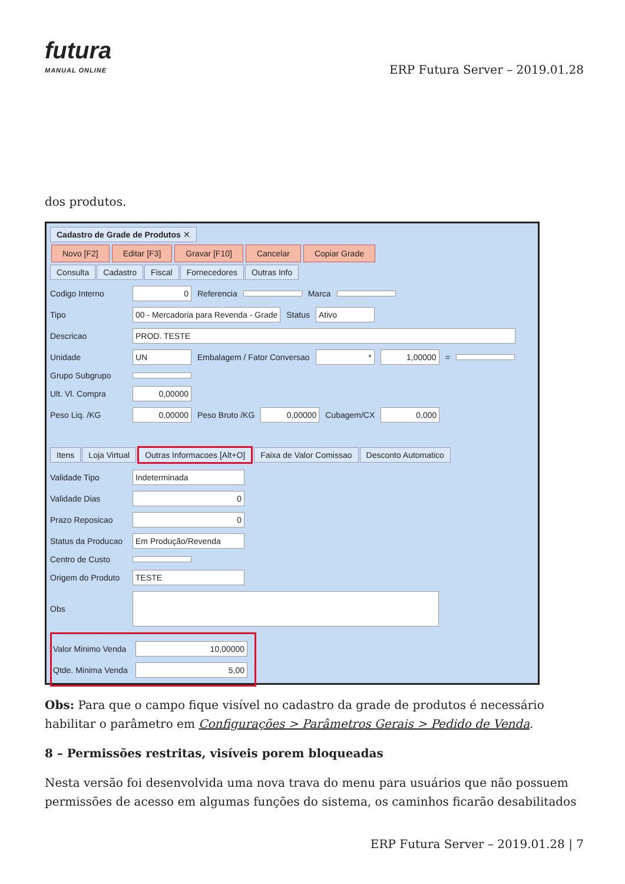futura
MANUAL ONLINE
ERP Futura Server – 2019.01.28
dos produtos.
Cadastro de Grade de Produtos ✕
Novo [F2] Editar [F3] Gravar [F10] Cancelar Copiar Grade
Consulta Cadastro Fiscal Fornecedores Outras Info
Codigo Interno 0 Referencia Marca
Tipo 00 - Mercadoria para Revenda - Grade Status Ativo
Descricao PROD. TESTE
Unidade UN Embalagem / Fator Conversao * 1,00000 =
Grupo Subgrupo
Ult. Vl. Compra 0,00000
Peso Liq. /KG 0,00000 Peso Bruto /KG 0,00000 Cubagem/CX 0,000
Itens Loja Virtual Outras Informacoes [Alt+O] Faixa de Valor Comissao Desconto Automatico
Validade Tipo Indeterminada
Validade Dias 0
Prazo Reposicao 0
Status da Producao Em Produção/Revenda
Centro de Custo
Origem do Produto TESTE
Obs
Valor Minimo Venda 10,00000
Qtde. Minima Venda 5,00
Obs: Para que o campo fique visível no cadastro da grade de produtos é necessário habilitar o parâmetro em Configurações > Parâmetros Gerais > Pedido de Venda.
8 – Permissões restritas, visíveis porem bloqueadas
Nesta versão foi desenvolvida uma nova trava do menu para usuários que não possuem permissões de acesso em algumas funções do sistema, os caminhos ficarão desabilitados
ERP Futura Server – 2019.01.28 | 7